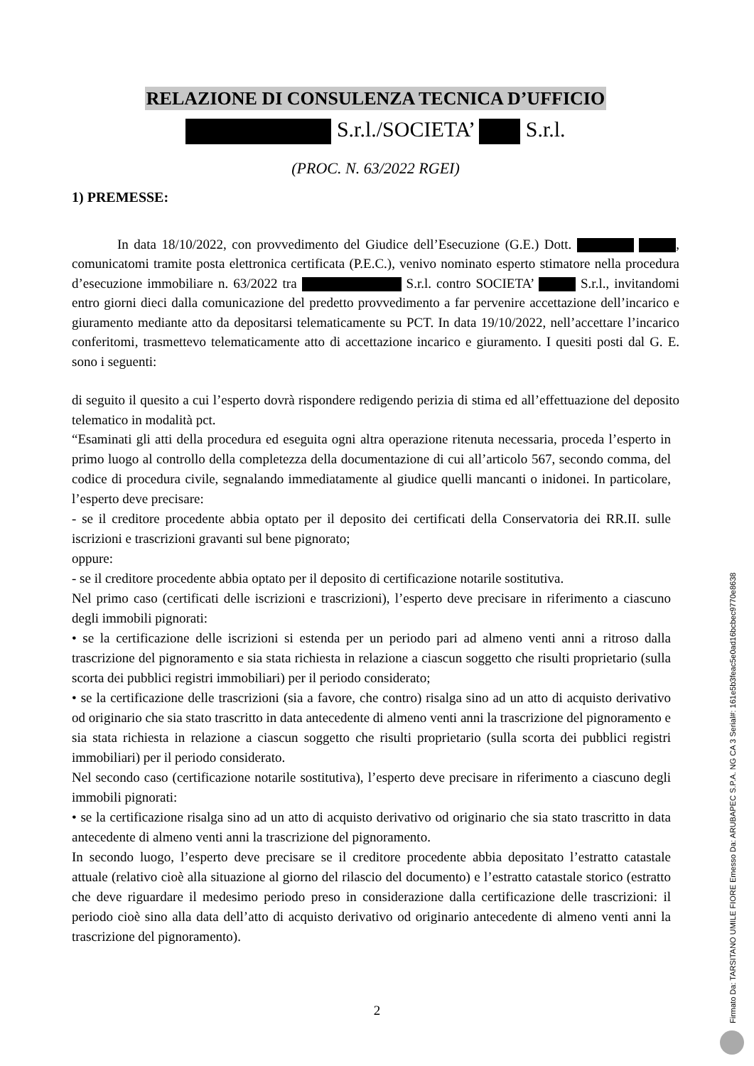RELAZIONE DI CONSULENZA TECNICA D’UFFICIO
S.r.l./SOCIETA’ S.r.l.
(PROC. N. 63/2022 RGEI)
1) PREMESSE:
In data 18/10/2022, con provvedimento del Giudice dell’Esecuzione (G.E.) Dott. , comunicatomi tramite posta elettronica certificata (P.E.C.), venivo nominato esperto stimatore nella procedura d’esecuzione immobiliare n. 63/2022 tra S.r.l. contro SOCIETA’ S.r.l., invitandomi entro giorni dieci dalla comunicazione del predetto provvedimento a far pervenire accettazione dell’incarico e giuramento mediante atto da depositarsi telematicamente su PCT. In data 19/10/2022, nell’accettare l’incarico conferitomi, trasmettevo telematicamente atto di accettazione incarico e giuramento. I quesiti posti dal G. E. sono i seguenti:
di seguito il quesito a cui l’esperto dovrà rispondere redigendo perizia di stima ed all’effettuazione del deposito telematico in modalità pct.
“Esaminati gli atti della procedura ed eseguita ogni altra operazione ritenuta necessaria, proceda l’esperto in primo luogo al controllo della completezza della documentazione di cui all’articolo 567, secondo comma, del codice di procedura civile, segnalando immediatamente al giudice quelli mancanti o inidonei. In particolare, l’esperto deve precisare:
- se il creditore procedente abbia optato per il deposito dei certificati della Conservatoria dei RR.II. sulle iscrizioni e trascrizioni gravanti sul bene pignorato;
oppure:
- se il creditore procedente abbia optato per il deposito di certificazione notarile sostitutiva.
Nel primo caso (certificati delle iscrizioni e trascrizioni), l’esperto deve precisare in riferimento a ciascuno degli immobili pignorati:
• se la certificazione delle iscrizioni si estenda per un periodo pari ad almeno venti anni a ritroso dalla trascrizione del pignoramento e sia stata richiesta in relazione a ciascun soggetto che risulti proprietario (sulla scorta dei pubblici registri immobiliari) per il periodo considerato;
• se la certificazione delle trascrizioni (sia a favore, che contro) risalga sino ad un atto di acquisto derivativo od originario che sia stato trascritto in data antecedente di almeno venti anni la trascrizione del pignoramento e sia stata richiesta in relazione a ciascun soggetto che risulti proprietario (sulla scorta dei pubblici registri immobiliari) per il periodo considerato.
Nel secondo caso (certificazione notarile sostitutiva), l’esperto deve precisare in riferimento a ciascuno degli immobili pignorati:
• se la certificazione risalga sino ad un atto di acquisto derivativo od originario che sia stato trascritto in data antecedente di almeno venti anni la trascrizione del pignoramento.
In secondo luogo, l’esperto deve precisare se il creditore procedente abbia depositato l’estratto catastale attuale (relativo cioè alla situazione al giorno del rilascio del documento) e l’estratto catastale storico (estratto che deve riguardare il medesimo periodo preso in considerazione dalla certificazione delle trascrizioni: il periodo cioè sino alla data dell’atto di acquisto derivativo od originario antecedente di almeno venti anni la trascrizione del pignoramento).
2
Firmato Da: TARSITANO UMILE FIORE Emesso Da: ARUBAPEC S.P.A. NG CA 3 Serial#: 161e5b3feac5e0ad16bcbec9770e8638